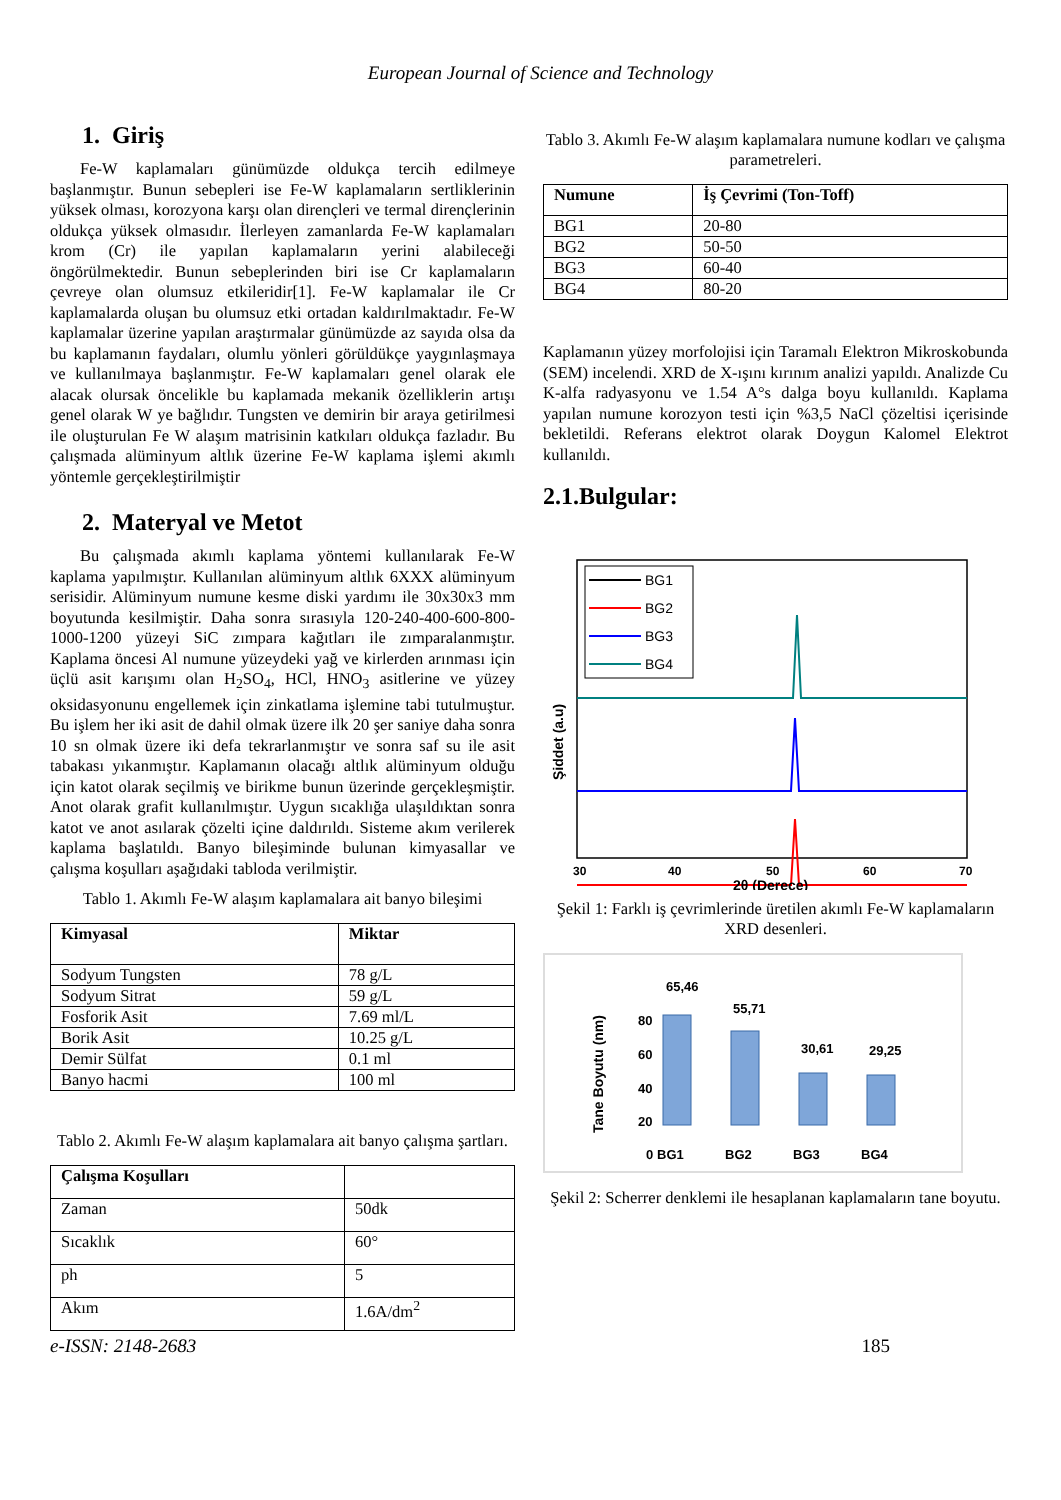European Journal of Science and Technology
1. Giriş
Fe-W kaplamaları günümüzde oldukça tercih edilmeye başlanmıştır. Bunun sebepleri ise Fe-W kaplamaların sertliklerinin yüksek olması, korozyona karşı olan dirençleri ve termal dirençlerinin oldukça yüksek olmasıdır. İlerleyen zamanlarda Fe-W kaplamaları krom (Cr) ile yapılan kaplamaların yerini alabileceği öngörülmektedir. Bunun sebeplerinden biri ise Cr kaplamaların çevreye olan olumsuz etkileridir[1]. Fe-W kaplamalar ile Cr kaplamalarda oluşan bu olumsuz etki ortadan kaldırılmaktadır. Fe-W kaplamalar üzerine yapılan araştırmalar günümüzde az sayıda olsa da bu kaplamanın faydaları, olumlu yönleri görüldükçe yaygınlaşmaya ve kullanılmaya başlanmıştır. Fe-W kaplamaları genel olarak ele alacak olursak öncelikle bu kaplamada mekanik özelliklerin artışı genel olarak W ye bağlıdır. Tungsten ve demirin bir araya getirilmesi ile oluşturulan Fe W alaşım matrisinin katkıları oldukça fazladır. Bu çalışmada alüminyum altlık üzerine Fe-W kaplama işlemi akımlı yöntemle gerçekleştirilmiştir
2. Materyal ve Metot
Bu çalışmada akımlı kaplama yöntemi kullanılarak Fe-W kaplama yapılmıştır. Kullanılan alüminyum altlık 6XXX alüminyum serisidir. Alüminyum numune kesme diski yardımı ile 30x30x3 mm boyutunda kesilmiştir. Daha sonra sırasıyla 120-240-400-600-800-1000-1200 yüzeyi SiC zımpara kağıtları ile zımparalanmıştır. Kaplama öncesi Al numune yüzeydeki yağ ve kirlerden arınması için üçlü asit karışımı olan H<sub>2</sub>SO<sub>4</sub>, HCl, HNO<sub>3</sub> asitlerine ve yüzey oksidasyonunu engellemek için zinkatlama işlemine tabi tutulmuştur. Bu işlem her iki asit de dahil olmak üzere ilk 20 şer saniye daha sonra 10 sn olmak üzere iki defa tekrarlanmıştır ve sonra saf su ile asit tabakası yıkanmıştır. Kaplamanın olacağı altlık alüminyum olduğu için katot olarak seçilmiş ve birikme bunun üzerinde gerçekleşmiştir. Anot olarak grafit kullanılmıştır. Uygun sıcaklığa ulaşıldıktan sonra katot ve anot asılarak çözelti içine daldırıldı. Sisteme akım verilerek kaplama başlatıldı. Banyo bileşiminde bulunan kimyasallar ve çalışma koşulları aşağıdaki tabloda verilmiştir.
Tablo 1. Akımlı Fe-W alaşım kaplamalara ait banyo bileşimi
| Kimyasal | Miktar |
| --- | --- |
| Sodyum Tungsten | 78 g/L |
| Sodyum Sitrat | 59 g/L |
| Fosforik Asit | 7.69 ml/L |
| Borik Asit | 10.25 g/L |
| Demir Sülfat | 0.1 ml |
| Banyo hacmi | 100 ml |
Tablo 2. Akımlı Fe-W alaşım kaplamalara ait banyo çalışma şartları.
| Çalışma Koşulları | |
| --- | --- |
| Zaman | 50dk |
| Sıcaklık | 60° |
| ph | 5 |
| Akım | 1.6A/dm<sup>2</sup> |
Tablo 3. Akımlı Fe-W alaşım kaplamalara numune kodları ve çalışma parametreleri.
| Numune | İş Çevrimi (Ton-Toff) |
| --- | --- |
| BG1 | 20-80 |
| BG2 | 50-50 |
| BG3 | 60-40 |
| BG4 | 80-20 |
Kaplamanın yüzey morfolojisi için Taramalı Elektron Mikroskobunda (SEM) incelendi. XRD de X-ışını kırınım analizi yapıldı. Analizde Cu K-alfa radyasyonu ve 1.54 A°s dalga boyu kullanıldı. Kaplama yapılan numune korozyon testi için %3,5 NaCl çözeltisi içerisinde bekletildi. Referans elektrot olarak Doygun Kalomel Elektrot kullanıldı.
2.1.Bulgular:
BG1
BG2
BG3
BG4
30
40
50
60
70
2θ (Derece)
Şiddet (a.u)
Şekil 1: Farklı iş çevrimlerinde üretilen akımlı Fe-W kaplamaların XRD desenleri.
Tane Boyutu (nm)
80
60
40
20
0
65,46
55,71
30,61
29,25
BG1
BG2
BG3
BG4
Şekil 2: Scherrer denklemi ile hesaplanan kaplamaların tane boyutu.
e-ISSN: 2148-2683 185